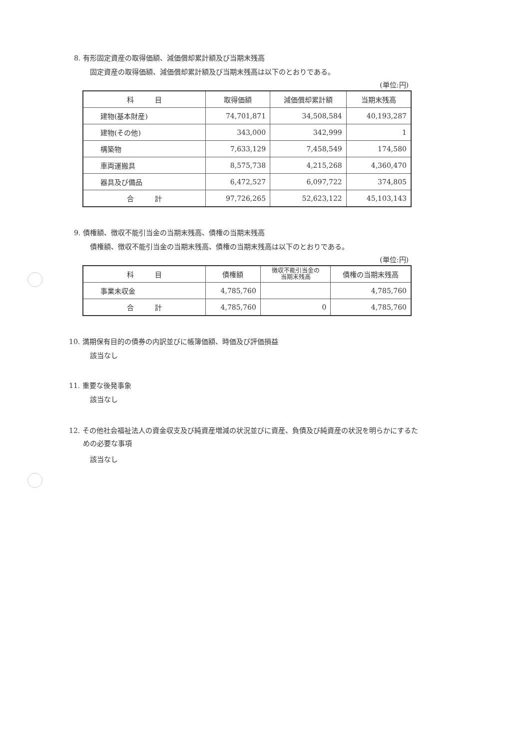8. 有形固定資産の取得価額、減価償却累計額及び当期末残高
固定資産の取得価額、減価償却累計額及び当期末残高は以下のとおりである。
(単位:円)
| 科 目 | 取得価額 | 減価償却累計額 | 当期末残高 |
| --- | --- | --- | --- |
| 建物(基本財産) | 74,701,871 | 34,508,584 | 40,193,287 |
| 建物(その他) | 343,000 | 342,999 | 1 |
| 構築物 | 7,633,129 | 7,458,549 | 174,580 |
| 車両運搬具 | 8,575,738 | 4,215,268 | 4,360,470 |
| 器具及び備品 | 6,472,527 | 6,097,722 | 374,805 |
| 合 計 | 97,726,265 | 52,623,122 | 45,103,143 |
9. 債権額、徴収不能引当金の当期末残高、債権の当期末残高
債権額、徴収不能引当金の当期末残高、債権の当期末残高は以下のとおりである。
(単位:円)
| 科 目 | 債権額 | 徴収不能引当金の 当期末残高 | 債権の当期末残高 |
| --- | --- | --- | --- |
| 事業未収金 | 4,785,760 | | 4,785,760 |
| 合 計 | 4,785,760 | 0 | 4,785,760 |
10. 満期保有目的の債券の内訳並びに帳簿価額、時価及び評価損益
該当なし
11. 重要な後発事象
該当なし
12. その他社会福祉法人の資金収支及び純資産増減の状況並びに資産、負債及び純資産の状況を明らかにするた
　　めの必要な事項
該当なし